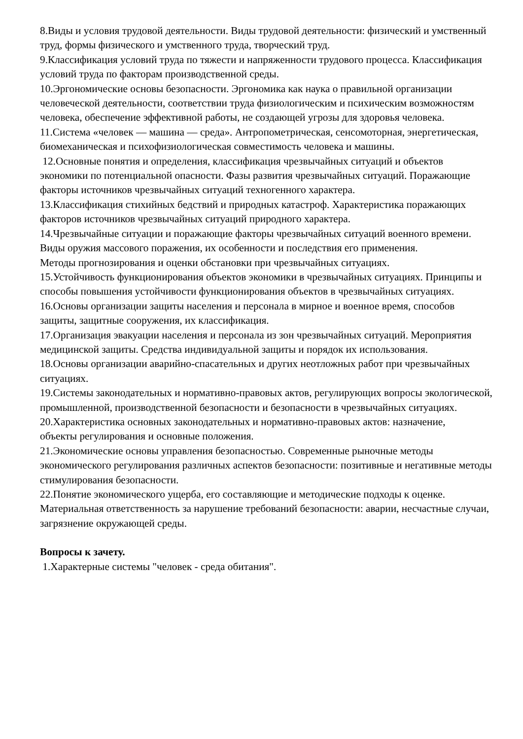8.Виды и условия трудовой деятельности. Виды трудовой деятельности: физический и умственный труд, формы физического и умственного труда, творческий труд.
9.Классификация условий труда по тяжести и напряженности трудового процесса. Классификация условий труда по факторам производственной среды.
10.Эргономические основы безопасности. Эргономика как наука о правильной организации человеческой деятельности, соответствии труда физиологическим и психическим возможностям человека, обеспечение эффективной работы, не создающей угрозы для здоровья человека.
11.Система «человек — машина — среда». Антропометрическая, сенсомоторная, энергетическая, биомеханическая и психофизиологическая совместимость человека и машины.
12.Основные понятия и определения, классификация чрезвычайных ситуаций и объектов экономики по потенциальной опасности. Фазы развития чрезвычайных ситуаций. Поражающие факторы источников чрезвычайных ситуаций техногенного характера.
13.Классификация стихийных бедствий и природных катастроф. Характеристика поражающих факторов источников чрезвычайных ситуаций природного характера.
14.Чрезвычайные ситуации и поражающие факторы чрезвычайных ситуаций военного времени. Виды оружия массового поражения, их особенности и последствия его применения.
Методы прогнозирования и оценки обстановки при чрезвычайных ситуациях.
15.Устойчивость функционирования объектов экономики в чрезвычайных ситуациях. Принципы и способы повышения устойчивости функционирования объектов в чрезвычайных ситуациях.
16.Основы организации защиты населения и персонала в мирное и военное время, способов защиты, защитные сооружения, их классификация.
17.Организация эвакуации населения и персонала из зон чрезвычайных ситуаций. Мероприятия медицинской защиты. Средства индивидуальной защиты и порядок их использования.
18.Основы организации аварийно-спасательных и других неотложных работ при чрезвычайных ситуациях.
19.Системы законодательных и нормативно-правовых актов, регулирующих вопросы экологической, промышленной, производственной безопасности и безопасности в чрезвычайных ситуациях.
20.Характеристика основных законодательных и нормативно-правовых актов: назначение,
объекты регулирования и основные положения.
21.Экономические основы управления безопасностью. Современные рыночные методы экономического регулирования различных аспектов безопасности: позитивные и негативные методы стимулирования безопасности.
22.Понятие экономического ущерба, его составляющие и методические подходы к оценке. Материальная ответственность за нарушение требований безопасности: аварии, несчастные случаи, загрязнение окружающей среды.
Вопросы к зачету.
1.Характерные системы "человек - среда обитания".